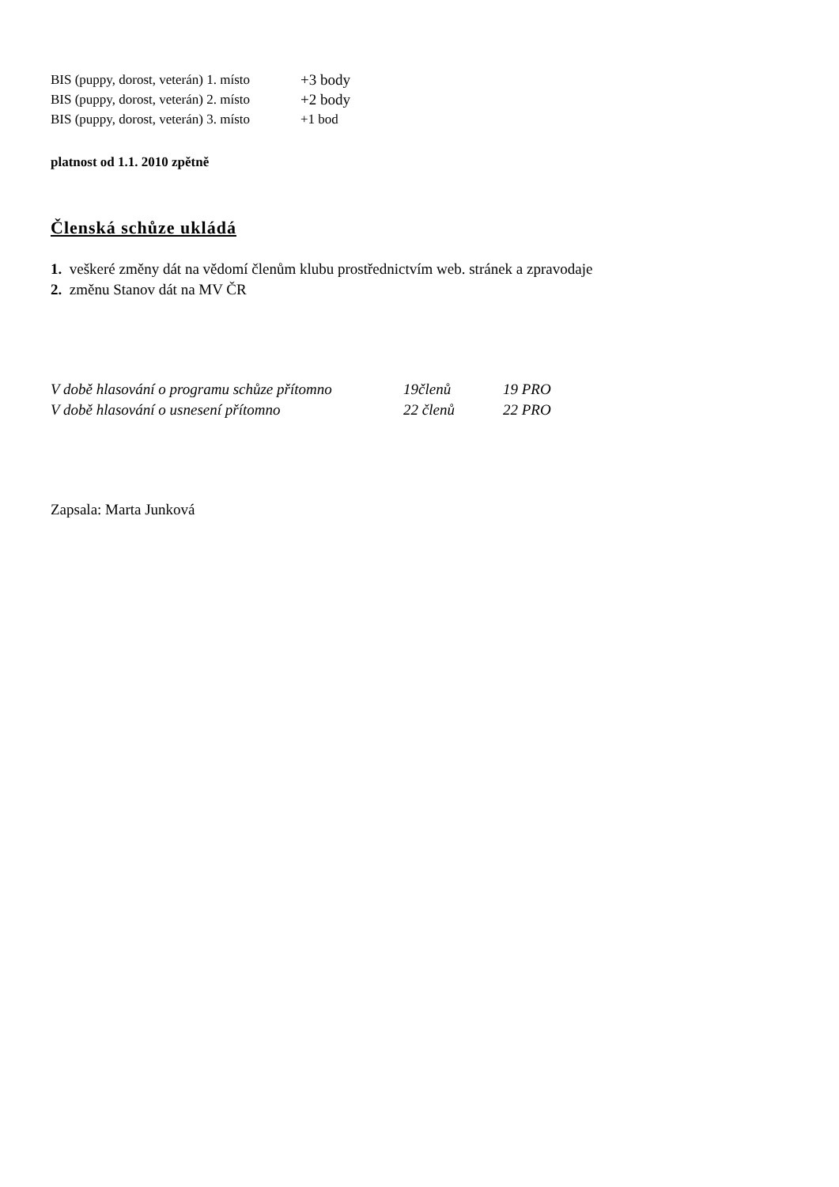BIS (puppy, dorost, veterán) 1. místo +3 body
BIS (puppy, dorost, veterán) 2. místo +2 body
BIS (puppy, dorost, veterán) 3. místo +1 bod
platnost od 1.1. 2010 zpětně
Členská schůze ukládá
1. veškeré změny dát na vědomí členům klubu prostřednictvím web. stránek a zpravodaje
2. změnu Stanov dát na MV ČR
V době hlasování o programu schůze přítomno 19členů 19 PRO
V době hlasování o usnesení přítomno 22 členů 22 PRO
Zapsala: Marta Junková